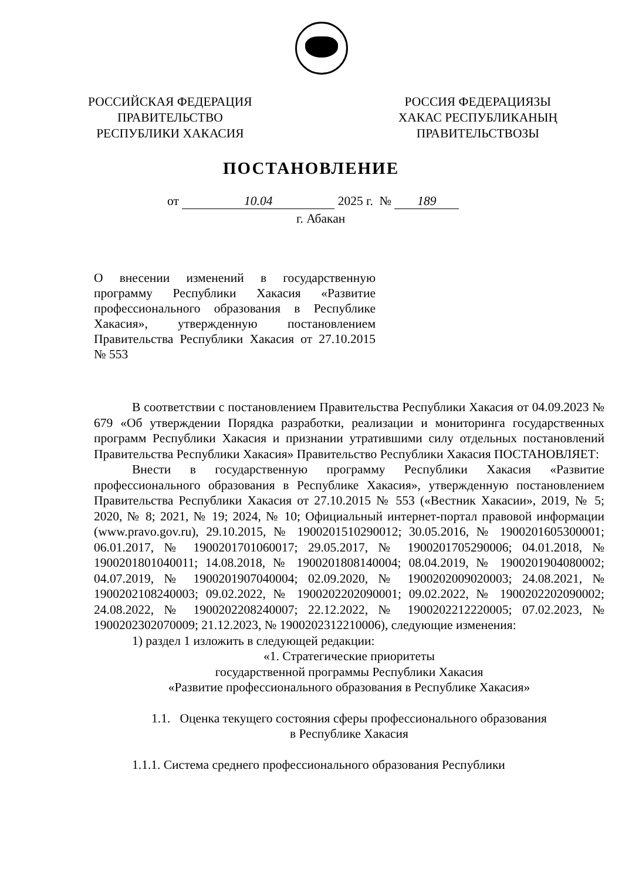РОССИЙСКАЯ ФЕДЕРАЦИЯ
ПРАВИТЕЛЬСТВО
РЕСПУБЛИКИ ХАКАСИЯ
РОССИЯ ФЕДЕРАЦИЯЗЫ
ХАКАС РЕСПУБЛИКАНЫҢ
ПРАВИТЕЛЬСТВОЗЫ
ПОСТАНОВЛЕНИЕ
от 10.04 2025 г. № 189
г. Абакан
О внесении изменений в государственную программу Республики Хакасия «Развитие профессионального образования в Республике Хакасия», утвержденную постановлением Правительства Республики Хакасия от 27.10.2015 № 553
В соответствии с постановлением Правительства Республики Хакасия от 04.09.2023 № 679 «Об утверждении Порядка разработки, реализации и мониторинга государственных программ Республики Хакасия и признании утратившими силу отдельных постановлений Правительства Республики Хакасия» Правительство Республики Хакасия ПОСТАНОВЛЯЕТ:
Внести в государственную программу Республики Хакасия «Развитие профессионального образования в Республике Хакасия», утвержденную постановлением Правительства Республики Хакасия от 27.10.2015 № 553 («Вестник Хакасии», 2019, № 5; 2020, № 8; 2021, № 19; 2024, № 10; Официальный интернет-портал правовой информации (www.pravo.gov.ru), 29.10.2015, № 1900201510290012; 30.05.2016, № 1900201605300001; 06.01.2017, № 1900201701060017; 29.05.2017, № 1900201705290006; 04.01.2018, № 1900201801040011; 14.08.2018, № 1900201808140004; 08.04.2019, № 1900201904080002; 04.07.2019, № 1900201907040004; 02.09.2020, № 1900202009020003; 24.08.2021, № 1900202108240003; 09.02.2022, № 1900202202090001; 09.02.2022, № 1900202202090002; 24.08.2022, № 1900202208240007; 22.12.2022, № 1900202212220005; 07.02.2023, № 1900202302070009; 21.12.2023, № 1900202312210006), следующие изменения:
1) раздел 1 изложить в следующей редакции:
«1. Стратегические приоритеты
государственной программы Республики Хакасия
«Развитие профессионального образования в Республике Хакасия»
1.1. Оценка текущего состояния сферы профессионального образования
в Республике Хакасия
1.1.1. Система среднего профессионального образования Республики